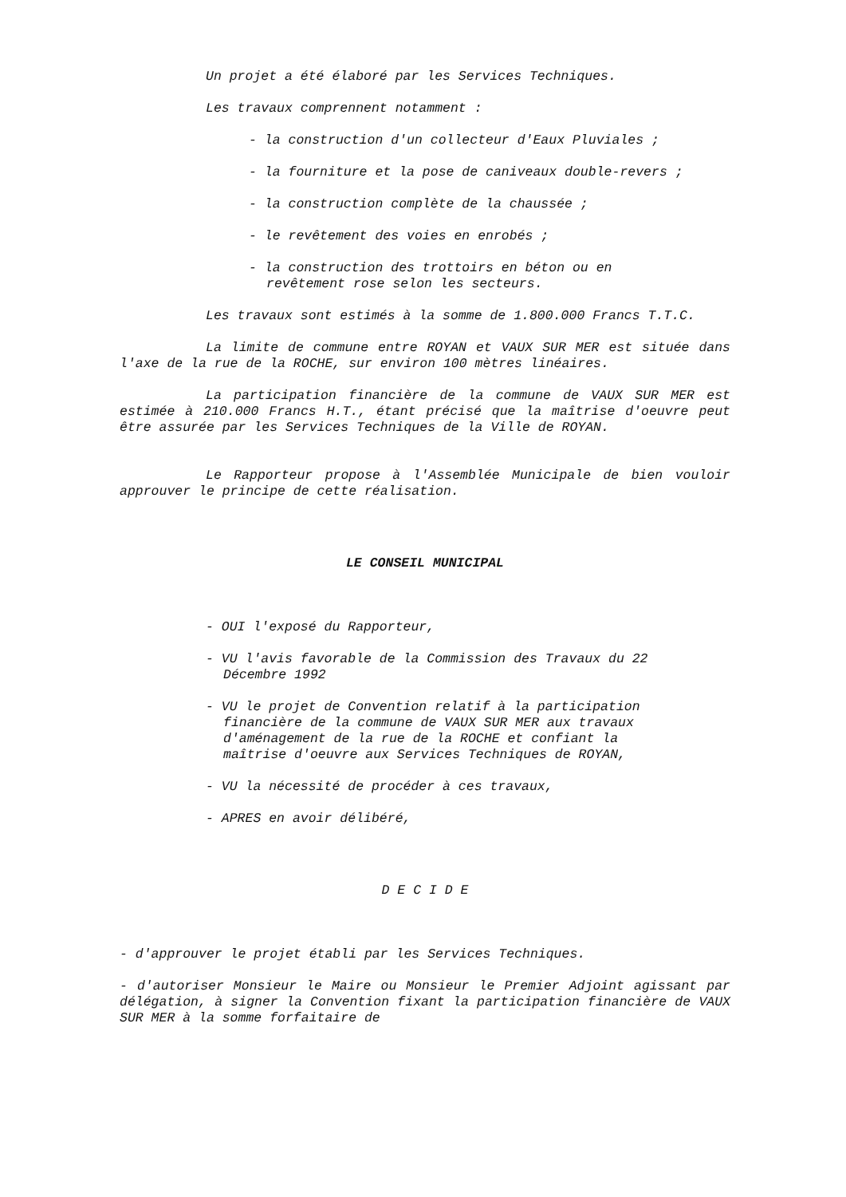Un projet a été élaboré par les Services Techniques.
Les travaux comprennent notamment :
- la construction d'un collecteur d'Eaux Pluviales ;
- la fourniture et la pose de caniveaux double-revers ;
- la construction complète de la chaussée ;
- le revêtement des voies en enrobés ;
- la construction des trottoirs en béton ou en
revêtement rose selon les secteurs.
Les travaux sont estimés à la somme de 1.800.000 Francs T.T.C.
La limite de commune entre ROYAN et VAUX SUR MER est située dans l'axe de la rue de la ROCHE, sur environ 100 mètres linéaires.
La participation financière de la commune de VAUX SUR MER est estimée à 210.000 Francs H.T., étant précisé que la maîtrise d'oeuvre peut être assurée par les Services Techniques de la Ville de ROYAN.
Le Rapporteur propose à l'Assemblée Municipale de bien vouloir approuver le principe de cette réalisation.
LE CONSEIL MUNICIPAL
- OUI l'exposé du Rapporteur,
- VU l'avis favorable de la Commission des Travaux du 22
Décembre 1992
- VU le projet de Convention relatif à la participation
financière de la commune de VAUX SUR MER aux travaux
d'aménagement de la rue de la ROCHE et confiant la
maîtrise d'oeuvre aux Services Techniques de ROYAN,
- VU la nécessité de procéder à ces travaux,
- APRES en avoir délibéré,
D E C I D E
- d'approuver le projet établi par les Services Techniques.
- d'autoriser Monsieur le Maire ou Monsieur le Premier Adjoint agissant par délégation, à signer la Convention fixant la participation financière de VAUX SUR MER à la somme forfaitaire de